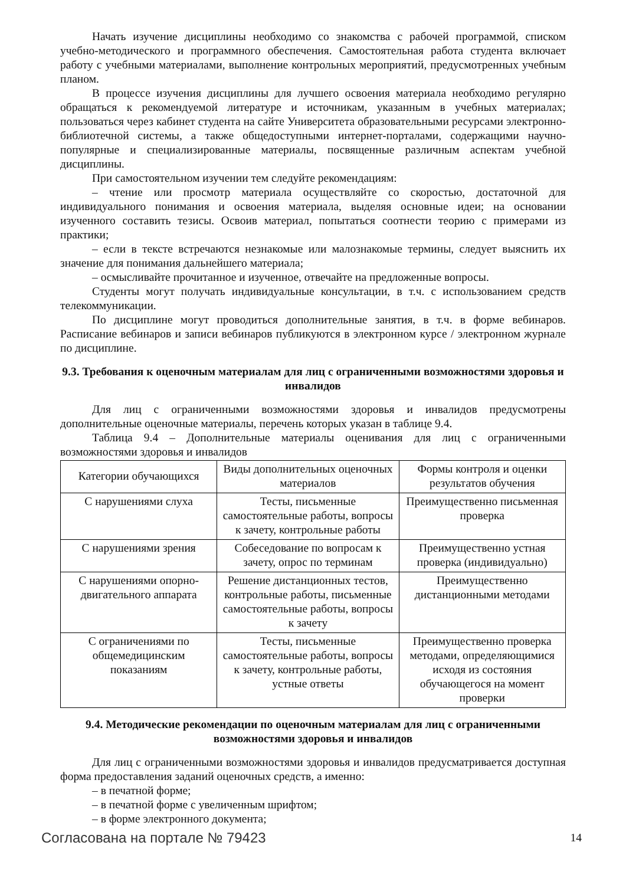Начать изучение дисциплины необходимо со знакомства с рабочей программой, списком учебно-методического и программного обеспечения. Самостоятельная работа студента включает работу с учебными материалами, выполнение контрольных мероприятий, предусмотренных учебным планом.
В процессе изучения дисциплины для лучшего освоения материала необходимо регулярно обращаться к рекомендуемой литературе и источникам, указанным в учебных материалах; пользоваться через кабинет студента на сайте Университета образовательными ресурсами электронно-библиотечной системы, а также общедоступными интернет-порталами, содержащими научно-популярные и специализированные материалы, посвященные различным аспектам учебной дисциплины.
При самостоятельном изучении тем следуйте рекомендациям:
– чтение или просмотр материала осуществляйте со скоростью, достаточной для индивидуального понимания и освоения материала, выделяя основные идеи; на основании изученного составить тезисы. Освоив материал, попытаться соотнести теорию с примерами из практики;
– если в тексте встречаются незнакомые или малознакомые термины, следует выяснить их значение для понимания дальнейшего материала;
– осмысливайте прочитанное и изученное, отвечайте на предложенные вопросы.
Студенты могут получать индивидуальные консультации, в т.ч. с использованием средств телекоммуникации.
По дисциплине могут проводиться дополнительные занятия, в т.ч. в форме вебинаров. Расписание вебинаров и записи вебинаров публикуются в электронном курсе / электронном журнале по дисциплине.
9.3. Требования к оценочным материалам для лиц с ограниченными возможностями здоровья и инвалидов
Для лиц с ограниченными возможностями здоровья и инвалидов предусмотрены дополнительные оценочные материалы, перечень которых указан в таблице 9.4.
Таблица 9.4 – Дополнительные материалы оценивания для лиц с ограниченными возможностями здоровья и инвалидов
| Категории обучающихся | Виды дополнительных оценочных материалов | Формы контроля и оценки результатов обучения |
| --- | --- | --- |
| С нарушениями слуха | Тесты, письменные самостоятельные работы, вопросы к зачету, контрольные работы | Преимущественно письменная проверка |
| С нарушениями зрения | Собеседование по вопросам к зачету, опрос по терминам | Преимущественно устная проверка (индивидуально) |
| С нарушениями опорно-двигательного аппарата | Решение дистанционных тестов, контрольные работы, письменные самостоятельные работы, вопросы к зачету | Преимущественно дистанционными методами |
| С ограничениями по общемедицинским показаниям | Тесты, письменные самостоятельные работы, вопросы к зачету, контрольные работы, устные ответы | Преимущественно проверка методами, определяющимися исходя из состояния обучающегося на момент проверки |
9.4. Методические рекомендации по оценочным материалам для лиц с ограниченными возможностями здоровья и инвалидов
Для лиц с ограниченными возможностями здоровья и инвалидов предусматривается доступная форма предоставления заданий оценочных средств, а именно:
– в печатной форме;
– в печатной форме с увеличенным шрифтом;
– в форме электронного документа;
Согласована на портале № 79423 14